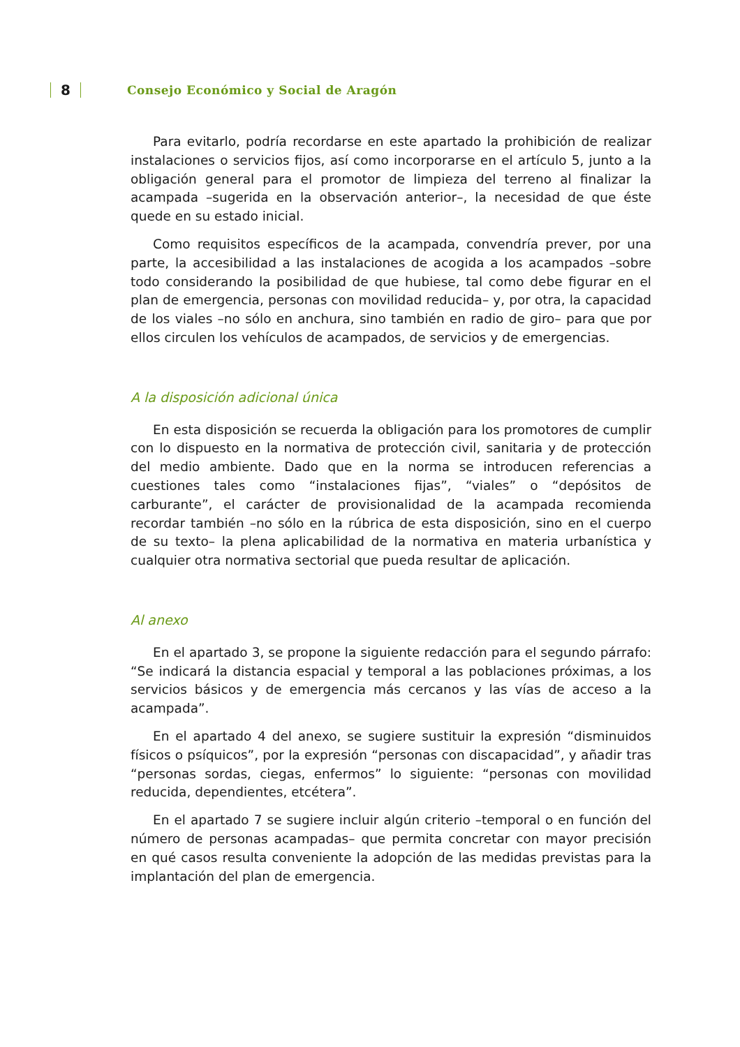8 Consejo Económico y Social de Aragón
Para evitarlo, podría recordarse en este apartado la prohibición de realizar instalaciones o servicios fijos, así como incorporarse en el artículo 5, junto a la obligación general para el promotor de limpieza del terreno al finalizar la acampada –sugerida en la observación anterior–, la necesidad de que éste quede en su estado inicial.
Como requisitos específicos de la acampada, convendría prever, por una parte, la accesibilidad a las instalaciones de acogida a los acampados –sobre todo considerando la posibilidad de que hubiese, tal como debe figurar en el plan de emergencia, personas con movilidad reducida– y, por otra, la capacidad de los viales –no sólo en anchura, sino también en radio de giro– para que por ellos circulen los vehículos de acampados, de servicios y de emergencias.
A la disposición adicional única
En esta disposición se recuerda la obligación para los promotores de cumplir con lo dispuesto en la normativa de protección civil, sanitaria y de protección del medio ambiente. Dado que en la norma se introducen referencias a cuestiones tales como “instalaciones fijas”, “viales” o “depósitos de carburante”, el carácter de provisionalidad de la acampada recomienda recordar también –no sólo en la rúbrica de esta disposición, sino en el cuerpo de su texto– la plena aplicabilidad de la normativa en materia urbanística y cualquier otra normativa sectorial que pueda resultar de aplicación.
Al anexo
En el apartado 3, se propone la siguiente redacción para el segundo párrafo: “Se indicará la distancia espacial y temporal a las poblaciones próximas, a los servicios básicos y de emergencia más cercanos y las vías de acceso a la acampada”.
En el apartado 4 del anexo, se sugiere sustituir la expresión “disminuidos físicos o psíquicos”, por la expresión “personas con discapacidad”, y añadir tras “personas sordas, ciegas, enfermos” lo siguiente: “personas con movilidad reducida, dependientes, etcétera”.
En el apartado 7 se sugiere incluir algún criterio –temporal o en función del número de personas acampadas– que permita concretar con mayor precisión en qué casos resulta conveniente la adopción de las medidas previstas para la implantación del plan de emergencia.